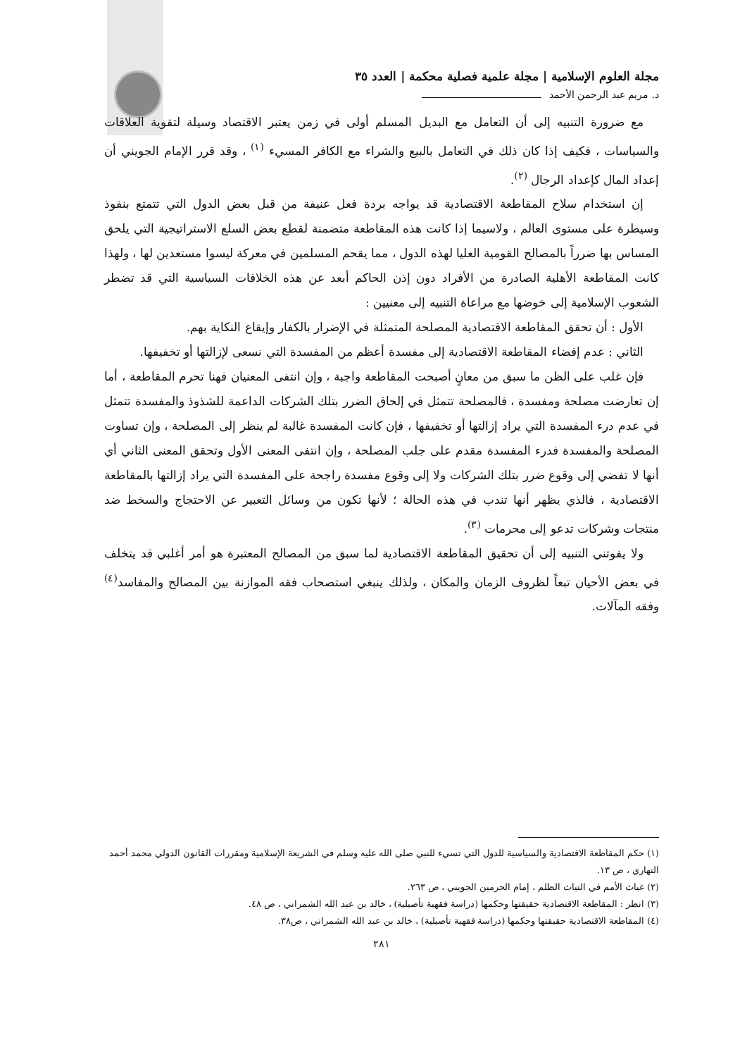مجلة العلوم الإسلامية | مجلة علمية فصلية محكمة | العدد ٣٥
د. مريم عبد الرحمن الأحمد
مع ضرورة التنبيه إلى أن التعامل مع البديل المسلم أولى في زمن يعتبر الاقتصاد وسيلة لتقوية العلاقات والسياسات ، فكيف إذا كان ذلك في التعامل بالبيع والشراء مع الكافر المسيء <sup>(١)</sup> ، وقد قرر الإمام الجويني أن إعداد المال كإعداد الرجال <sup>(٢)</sup>.
إن استخدام سلاح المقاطعة الاقتصادية قد يواجه بردة فعل عنيفة من قبل بعض الدول التي تتمتع بنفوذ وسيطرة على مستوى العالم ، ولاسيما إذا كانت هذه المقاطعة متضمنة لقطع بعض السلع الاستراتيجية التي يلحق المساس بها ضرراً بالمصالح القومية العليا لهذه الدول ، مما يقحم المسلمين في معركة ليسوا مستعدين لها ، ولهذا كانت المقاطعة الأهلية الصادرة من الأفراد دون إذن الحاكم أبعد عن هذه الخلافات السياسية التي قد تضطر الشعوب الإسلامية إلى خوضها مع مراعاة التنبيه إلى معنيين :
الأول : أن تحقق المقاطعة الاقتصادية المصلحة المتمثلة في الإضرار بالكفار وإيقاع النكاية بهم.
الثاني : عدم إفضاء المقاطعة الاقتصادية إلى مفسدة أعظم من المفسدة التي نسعى لإزالتها أو تخفيفها.
فإن غلب على الظن ما سبق من معانٍ أصبحت المقاطعة واجبة ، وإن انتفى المعنيان فهنا تحرم المقاطعة ، أما إن تعارضت مصلحة ومفسدة ، فالمصلحة تتمثل في إلحاق الضرر بتلك الشركات الداعمة للشذوذ والمفسدة تتمثل في عدم درء المفسدة التي يراد إزالتها أو تخفيفها ، فإن كانت المفسدة غالبة لم ينظر إلى المصلحة ، وإن تساوت المصلحة والمفسدة فدرء المفسدة مقدم على جلب المصلحة ، وإن انتفى المعنى الأول وتحقق المعنى الثاني أي أنها لا تفضي إلى وقوع ضرر بتلك الشركات ولا إلى وقوع مفسدة راجحة على المفسدة التي يراد إزالتها بالمقاطعة الاقتصادية ، فالذي يظهر أنها تندب في هذه الحالة ؛ لأنها تكون من وسائل التعبير عن الاحتجاج والسخط ضد منتجات وشركات تدعو إلى محرمات <sup>(٣)</sup>.
ولا يفوتني التنبيه إلى أن تحقيق المقاطعة الاقتصادية لما سبق من المصالح المعتبرة هو أمر أغلبي قد يتخلف في بعض الأحيان تبعاً لظروف الزمان والمكان ، ولذلك ينبغي استصحاب فقه الموازنة بين المصالح والمفاسد<sup>(٤)</sup> وفقه المآلات.
(١) حكم المقاطعة الاقتصادية والسياسية للدول التي تسيء للنبي صلى الله عليه وسلم في الشريعة الإسلامية ومقررات القانون الدولي محمد أحمد النهاري ، ص ١٣.
(٢) غياث الأمم في التياث الظلم ، إمام الحرمين الجويني ، ص ٢٦٣.
(٣) انظر : المقاطعة الاقتصادية حقيقتها وحكمها (دراسة فقهية تأصيلية) ، خالد بن عبد الله الشمراني ، ص ٤٨.
(٤) المقاطعة الاقتصادية حقيقتها وحكمها (دراسة فقهية تأصيلية) ، خالد بن عبد الله الشمراني ، ص٣٨.
٢٨١